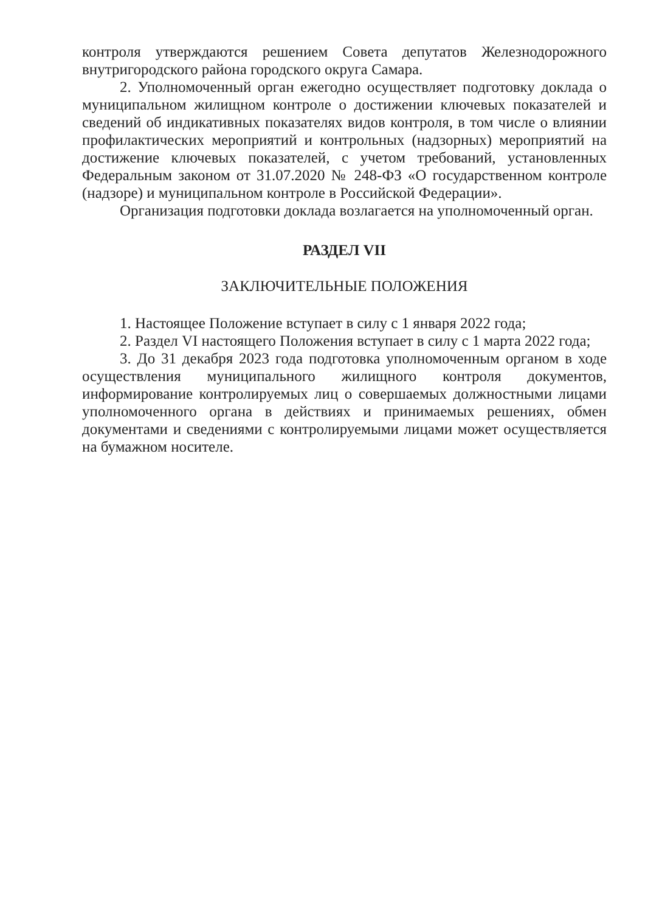контроля утверждаются решением Совета депутатов Железнодорожного внутригородского района городского округа Самара.
2. Уполномоченный орган ежегодно осуществляет подготовку доклада о муниципальном жилищном контроле о достижении ключевых показателей и сведений об индикативных показателях видов контроля, в том числе о влиянии профилактических мероприятий и контрольных (надзорных) мероприятий на достижение ключевых показателей, с учетом требований, установленных Федеральным законом от 31.07.2020 № 248-ФЗ «О государственном контроле (надзоре) и муниципальном контроле в Российской Федерации».
Организация подготовки доклада возлагается на уполномоченный орган.
РАЗДЕЛ VII
ЗАКЛЮЧИТЕЛЬНЫЕ ПОЛОЖЕНИЯ
1. Настоящее Положение вступает в силу с 1 января 2022 года;
2. Раздел VI настоящего Положения вступает в силу с 1 марта 2022 года;
3. До 31 декабря 2023 года подготовка уполномоченным органом в ходе осуществления муниципального жилищного контроля документов, информирование контролируемых лиц о совершаемых должностными лицами уполномоченного органа в действиях и принимаемых решениях, обмен документами и сведениями с контролируемыми лицами может осуществляется на бумажном носителе.